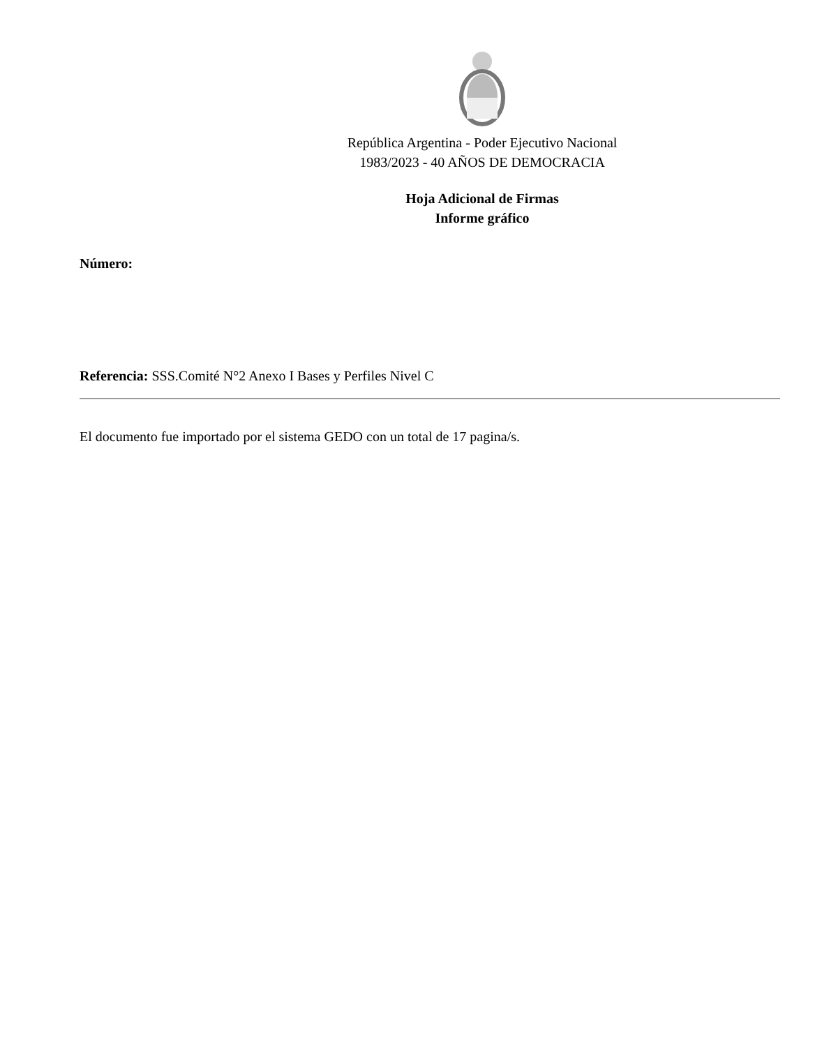República Argentina - Poder Ejecutivo Nacional
1983/2023 - 40 AÑOS DE DEMOCRACIA
Hoja Adicional de Firmas
Informe gráfico
Número:
Referencia: SSS.Comité N°2 Anexo I Bases y Perfiles Nivel C
El documento fue importado por el sistema GEDO con un total de 17 pagina/s.